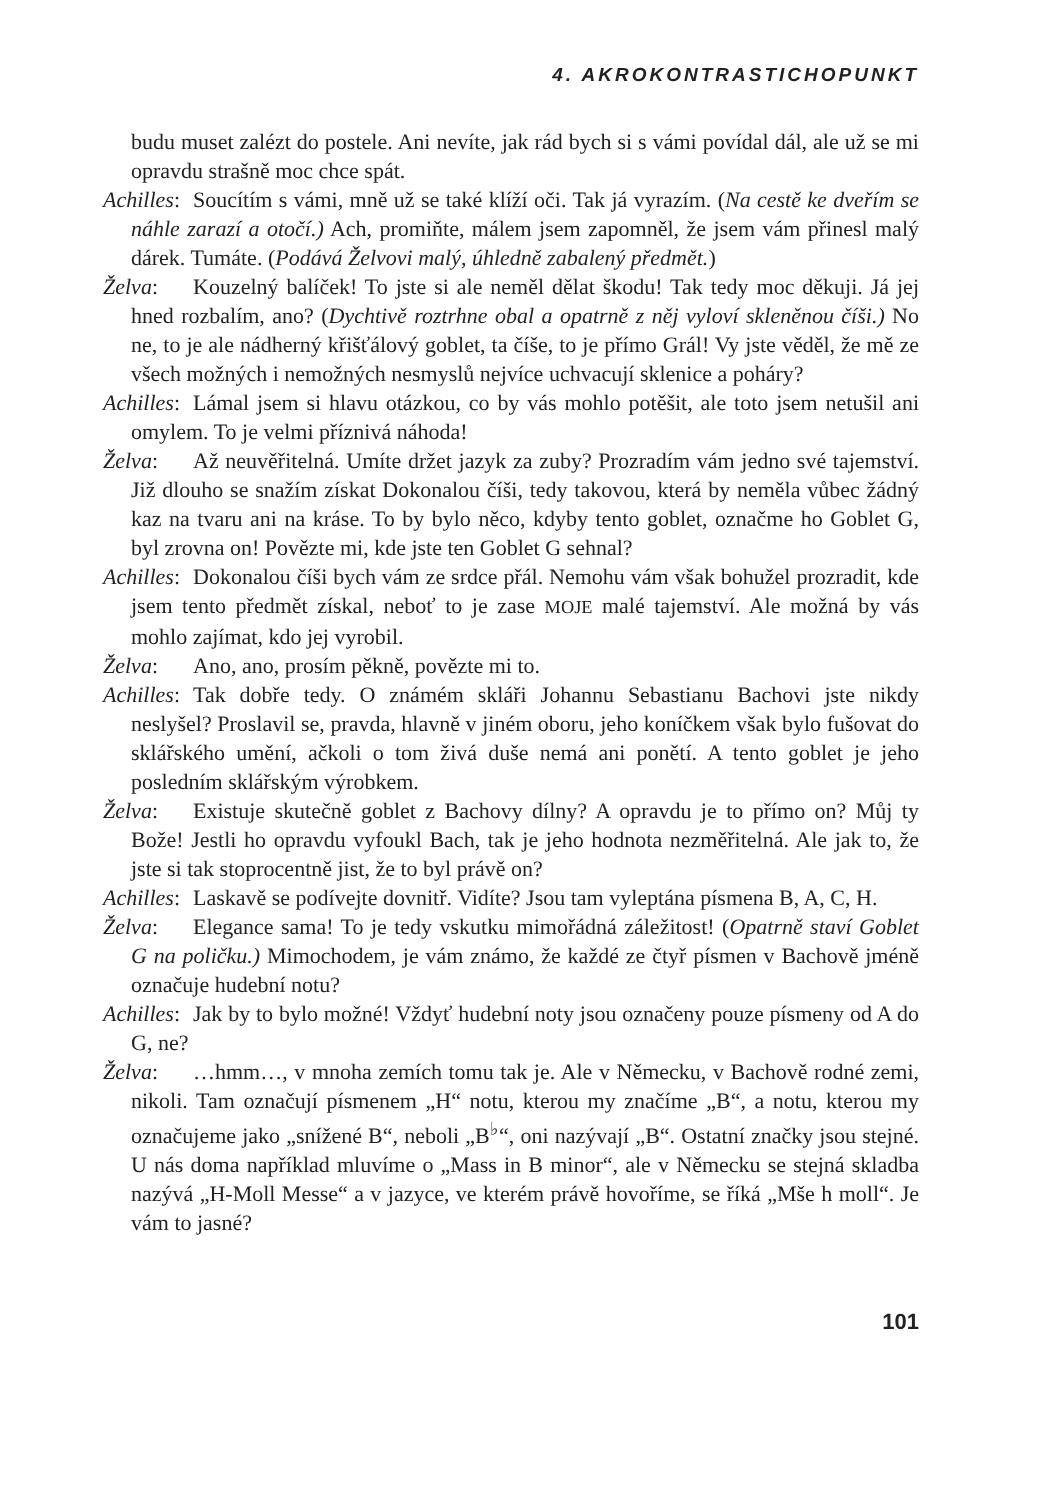4. AKROKONTRASTICHOPUNKT
budu muset zalézt do postele. Ani nevíte, jak rád bych si s vámi povídal dál, ale už se mi opravdu strašně moc chce spát.
Achilles: Soucítím s vámi, mně už se také klíží oči. Tak já vyrazím. (Na cestě ke dveřím se náhle zarazí a otočí.) Ach, promiňte, málem jsem zapomněl, že jsem vám přinesl malý dárek. Tumáte. (Podává Želvovi malý, úhledně zabalený předmět.)
Želva: Kouzelný balíček! To jste si ale neměl dělat škodu! Tak tedy moc děkuji. Já jej hned rozbalím, ano? (Dychtivě roztrhne obal a opatrně z něj vyloví skleněnou číši.) No ne, to je ale nádherný křišťálový goblet, ta číše, to je přímo Grál! Vy jste věděl, že mě ze všech možných i nemožných nesmyslů nejvíce uchvacují sklenice a poháry?
Achilles: Lámal jsem si hlavu otázkou, co by vás mohlo potěšit, ale toto jsem netušil ani omylem. To je velmi příznivá náhoda!
Želva: Až neuvěřitelná. Umíte držet jazyk za zuby? Prozradím vám jedno své tajemství. Již dlouho se snažím získat Dokonalou číši, tedy takovou, která by neměla vůbec žádný kaz na tvaru ani na kráse. To by bylo něco, kdyby tento goblet, označme ho Goblet G, byl zrovna on! Povězte mi, kde jste ten Goblet G sehnal?
Achilles: Dokonalou číši bych vám ze srdce přál. Nemohu vám však bohužel prozradit, kde jsem tento předmět získal, neboť to je zase MOJE malé tajemství. Ale možná by vás mohlo zajímat, kdo jej vyrobil.
Želva: Ano, ano, prosím pěkně, povězte mi to.
Achilles: Tak dobře tedy. O známém skláři Johannu Sebastianu Bachovi jste nikdy neslyšel? Proslavil se, pravda, hlavně v jiném oboru, jeho koníčkem však bylo fušovat do sklářského umění, ačkoli o tom živá duše nemá ani ponětí. A tento goblet je jeho posledním sklářským výrobkem.
Želva: Existuje skutečně goblet z Bachovy dílny? A opravdu je to přímo on? Můj ty Bože! Jestli ho opravdu vyfoukl Bach, tak je jeho hodnota nezměřitelná. Ale jak to, že jste si tak stoprocentně jist, že to byl právě on?
Achilles: Laskavě se podívejte dovnitř. Vidíte? Jsou tam vyleptána písmena B, A, C, H.
Želva: Elegance sama! To je tedy vskutku mimořádná záležitost! (Opatrně staví Goblet G na poličku.) Mimochodem, je vám známo, že každé ze čtyř písmen v Bachově jméně označuje hudební notu?
Achilles: Jak by to bylo možné! Vždyť hudební noty jsou označeny pouze písmeny od A do G, ne?
Želva: …hmm…, v mnoha zemích tomu tak je. Ale v Německu, v Bachově rodné zemi, nikoli. Tam označují písmenem „H“ notu, kterou my značíme „B“, a notu, kterou my označujeme jako „snížené B“, neboli „B<sup>♭</sup>“, oni nazývají „B“. Ostatní značky jsou stejné. U nás doma například mluvíme o „Mass in B minor“, ale v Německu se stejná skladba nazývá „H-Moll Messe“ a v jazyce, ve kterém právě hovoříme, se říká „Mše h moll“. Je vám to jasné?
101